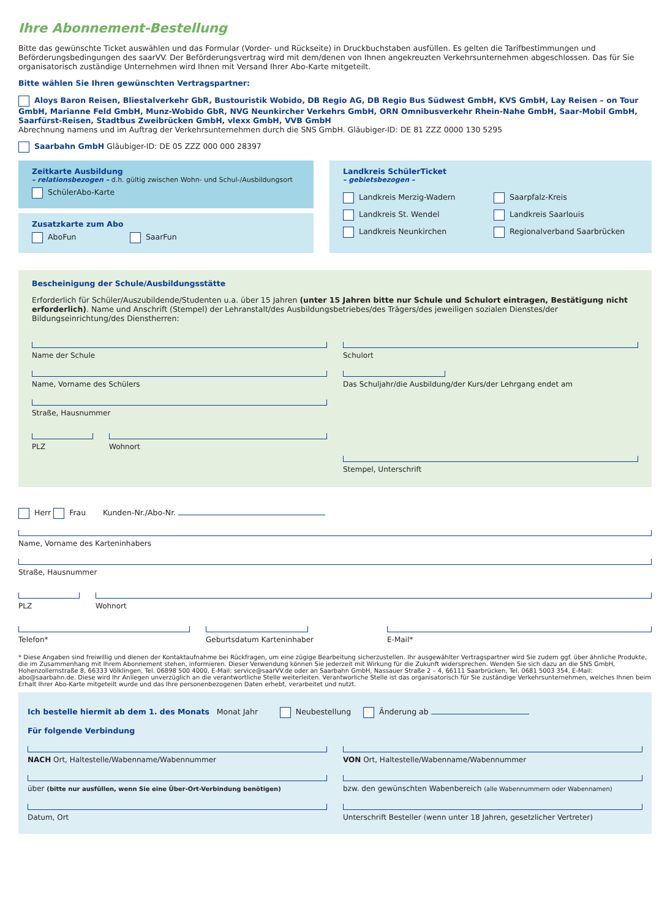Ihre Abonnement-Bestellung
Bitte das gewünschte Ticket auswählen und das Formular (Vorder- und Rückseite) in Druckbuchstaben ausfüllen. Es gelten die Tarifbestimmungen und Beförderungsbedingungen des saarVV. Der Beförderungsvertrag wird mit dem/denen von Ihnen angekreuzten Verkehrsunternehmen abgeschlossen. Das für Sie organisatorisch zuständige Unternehmen wird Ihnen mit Versand Ihrer Abo-Karte mitgeteilt.
Bitte wählen Sie Ihren gewünschten Vertragspartner:
Aloys Baron Reisen, Bliestalverkehr GbR, Bustouristik Wobido, DB Regio AG, DB Regio Bus Südwest GmbH, KVS GmbH, Lay Reisen – on Tour GmbH, Marianne Feld GmbH, Munz-Wobido GbR, NVG Neunkircher Verkehrs GmbH, ORN Omnibusverkehr Rhein-Nahe GmbH, Saar-Mobil GmbH, Saarfürst-Reisen, Stadtbus Zweibrücken GmbH, vlexx GmbH, VVB GmbH
Abrechnung namens und im Auftrag der Verkehrsunternehmen durch die SNS GmbH. Gläubiger-ID: DE 81 ZZZ 0000 130 5295
Saarbahn GmbH Gläubiger-ID: DE 05 ZZZ 000 000 28397
Zeitkarte Ausbildung
– relationsbezogen – d.h. gültig zwischen Wohn- und Schul-/Ausbildungsort
SchülerAbo-Karte
Zusatzkarte zum Abo
AboFun SaarFun
Landkreis SchülerTicket
– gebietsbezogen –
Landkreis Merzig-Wadern
Saarpfalz-Kreis
Landkreis St. Wendel
Landkreis Saarlouis
Landkreis Neunkirchen
Regionalverband Saarbrücken
Bescheinigung der Schule/Ausbildungsstätte
Erforderlich für Schüler/Auszubildende/Studenten u.a. über 15 Jahren (unter 15 Jahren bitte nur Schule und Schulort eintragen, Bestätigung nicht erforderlich). Name und Anschrift (Stempel) der Lehranstalt/des Ausbildungsbetriebes/des Trägers/des jeweiligen sozialen Dienstes/der Bildungseinrichtung/des Dienstherren:
Name der Schule
Name, Vorname des Schülers
Straße, Hausnummer
PLZ Wohnort
Schulort
Das Schuljahr/die Ausbildung/der Kurs/der Lehrgang endet am
Stempel, Unterschrift
Herr Frau Kunden-Nr./Abo-Nr.
Name, Vorname des Karteninhabers
Straße, Hausnummer
PLZ Wohnort
Telefon* Geburtsdatum Karteninhaber E-Mail*
* Diese Angaben sind freiwillig und dienen der Kontaktaufnahme bei Rückfragen, um eine zügige Bearbeitung sicherzustellen. Ihr ausgewählter Vertragspartner wird Sie zudem ggf. über ähnliche Produkte, die im Zusammenhang mit Ihrem Abonnement stehen, informieren. Dieser Verwendung können Sie jederzeit mit Wirkung für die Zukunft widersprechen. Wenden Sie sich dazu an die SNS GmbH, Hohenzollernstraße 8, 66333 Völklingen, Tel. 06898 500 4000, E-Mail: service@saarVV.de oder an Saarbahn GmbH, Nassauer Straße 2 – 4, 66111 Saarbrücken, Tel. 0681 5003 354, E-Mail: abo@saarbahn.de. Diese wird Ihr Anliegen unverzüglich an die verantwortliche Stelle weiterleiten. Verantworliche Stelle ist das organisatorisch für Sie zuständige Verkehrsunternehmen, welches Ihnen beim Erhalt Ihrer Abo-Karte mitgeteilt wurde und das Ihre personenbezogenen Daten erhebt, verarbeitet und nutzt.
Ich bestelle hiermit ab dem 1. des Monats Monat Jahr Neubestellung Änderung ab
Für folgende Verbindung
NACH Ort, Haltestelle/Wabenname/Wabennummer
über (bitte nur ausfüllen, wenn Sie eine Über-Ort-Verbindung benötigen)
Datum, Ort
VON Ort, Haltestelle/Wabenname/Wabennummer
bzw. den gewünschten Wabenbereich (alle Wabennummern oder Wabennamen)
Unterschrift Besteller (wenn unter 18 Jahren, gesetzlicher Vertreter)